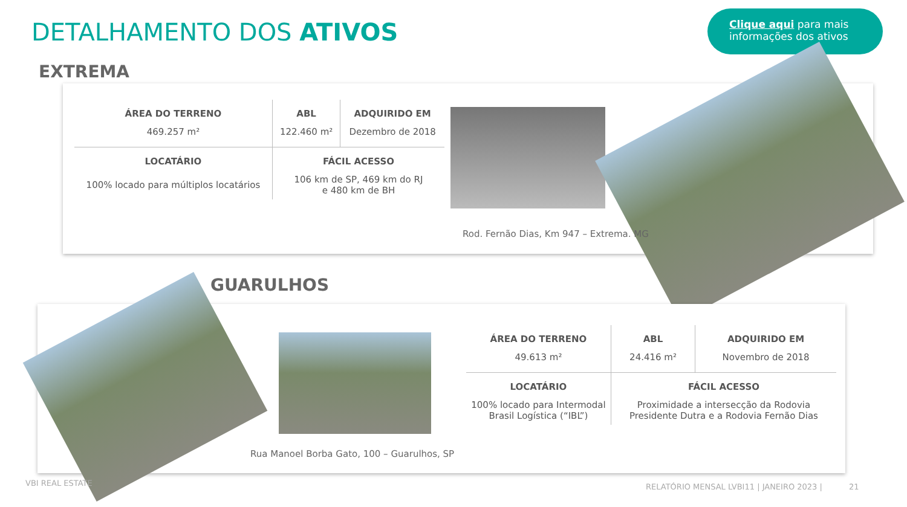DETALHAMENTO DOS ATIVOS
Clique aqui para mais
informações dos ativos
EXTREMA
| ÁREA DO TERRENO | ABL | ADQUIRIDO EM |
| --- | --- | --- |
| 469.257 m² | 122.460 m² | Dezembro de 2018 |
| LOCATÁRIO | FÁCIL ACESSO | |
| 100% locado para múltiplos locatários | 106 km de SP, 469 km do RJ e 480 km de BH | |
Rod. Fernão Dias, Km 947 – Extrema. MG
GUARULHOS
Rua Manoel Borba Gato, 100 – Guarulhos, SP
| ÁREA DO TERRENO | ABL | ADQUIRIDO EM |
| --- | --- | --- |
| 49.613 m² | 24.416 m² | Novembro de 2018 |
| LOCATÁRIO | FÁCIL ACESSO | |
| 100% locado para Intermodal Brasil Logística (“IBL”) | Proximidade a intersecção da Rodovia Presidente Dutra e a Rodovia Fernão Dias | |
VBI REAL ESTATE
RELATÓRIO MENSAL LVBI11 | JANEIRO 2023 | 21